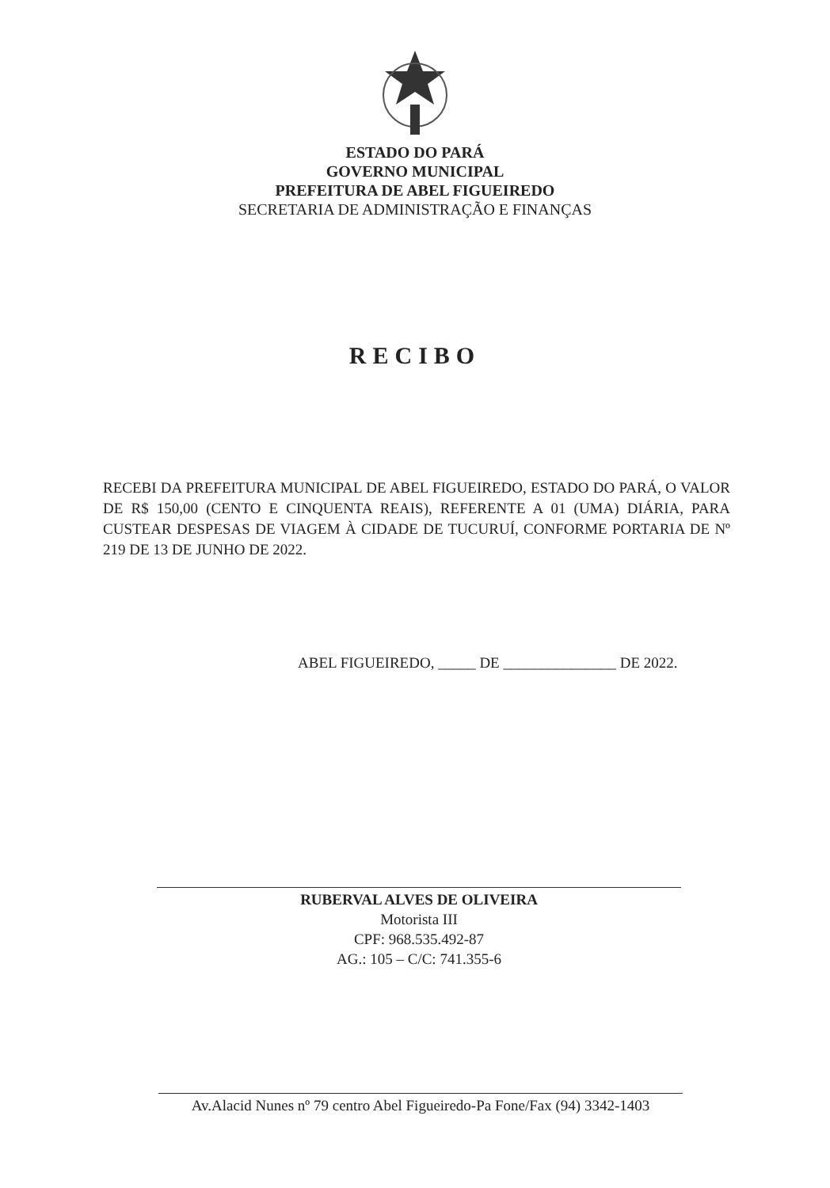ESTADO DO PARÁ
GOVERNO MUNICIPAL
PREFEITURA DE ABEL FIGUEIREDO
SECRETARIA DE ADMINISTRAÇÃO E FINANÇAS
RECIBO
RECEBI DA PREFEITURA MUNICIPAL DE ABEL FIGUEIREDO, ESTADO DO PARÁ, O VALOR DE R$ 150,00 (CENTO E CINQUENTA REAIS), REFERENTE A 01 (UMA) DIÁRIA, PARA CUSTEAR DESPESAS DE VIAGEM À CIDADE DE TUCURUÍ, CONFORME PORTARIA DE Nº 219 DE 13 DE JUNHO DE 2022.
ABEL FIGUEIREDO, _____ DE _______________ DE 2022.
RUBERVAL ALVES DE OLIVEIRA
Motorista III
CPF: 968.535.492-87
AG.: 105 – C/C: 741.355-6
Av.Alacid Nunes nº 79 centro Abel Figueiredo-Pa Fone/Fax (94) 3342-1403